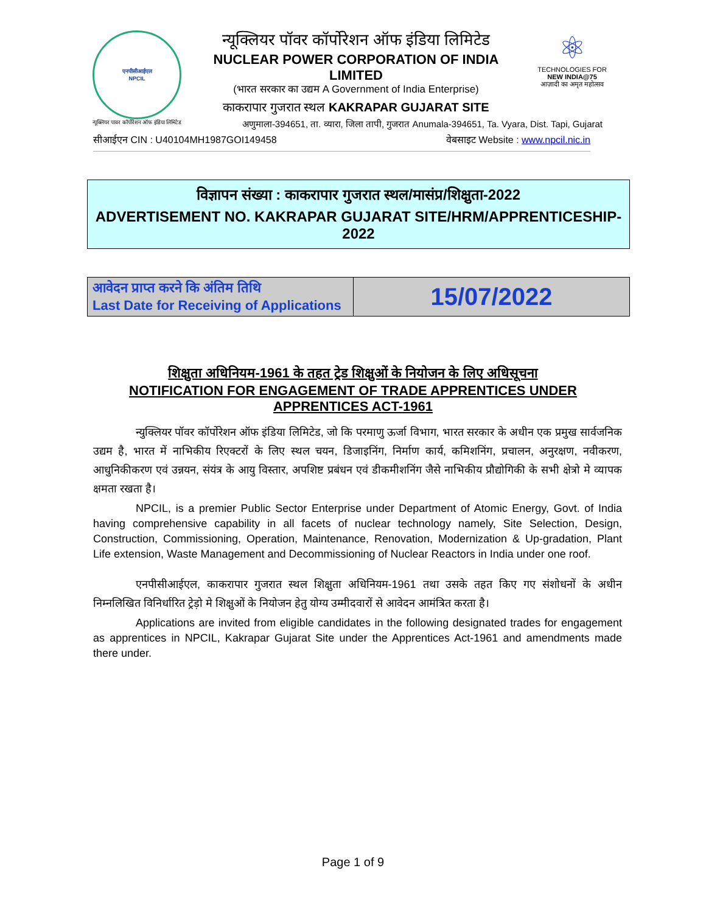एनपीसीआईएल
NPCIL
न्यूक्लियर पावर कॉर्पोरेशन ऑफ इंडिया लिमिटेड
न्यूक्लियर पॉवर कॉर्पोरेशन ऑफ इंडिया लिमिटेड
NUCLEAR POWER CORPORATION OF INDIA LIMITED
(भारत सरकार का उद्यम A Government of India Enterprise)
काकरापार गुजरात स्थल KAKRAPAR GUJARAT SITE
⚛
TECHNOLOGIES FOR
NEW INDIA@75
आज़ादी का अमृत महोत्सव
अणुमाला-394651, ता. व्यारा, जिला तापी, गुजरात Anumala-394651, Ta. Vyara, Dist. Tapi, Gujarat
सीआईएन CIN : U40104MH1987GOI149458 वेबसाइट Website : www.npcil.nic.in
विज्ञापन संख्या : काकरापार गुजरात स्थल/मासंप्र/शिक्षुता-2022
ADVERTISEMENT NO. KAKRAPAR GUJARAT SITE/HRM/APPRENTICESHIP-2022
| आवेदन प्राप्त करने कि अंतिम तिथि Last Date for Receiving of Applications | 15/07/2022 |
शिक्षुता अधिनियम-1961 के तहत ट्रेड शिक्षुओं के नियोजन के लिए अधिसूचना
NOTIFICATION FOR ENGAGEMENT OF TRADE APPRENTICES UNDER APPRENTICES ACT-1961
न्युक्लियर पॉवर कॉर्पोरेशन ऑफ इंडिया लिमिटेड, जो कि परमाणु ऊर्जा विभाग, भारत सरकार के अधीन एक प्रमुख सार्वजनिक उद्यम है, भारत में नाभिकीय रिएक्टरों के लिए स्थल चयन, डिजाइनिंग, निर्माण कार्य, कमिशनिंग, प्रचालन, अनुरक्षण, नवीकरण, आधुनिकीकरण एवं उन्नयन, संयंत्र के आयु विस्तार, अपशिष्ट प्रबंधन एवं डीकमीशनिंग जैसे नाभिकीय प्रौद्योगिकी के सभी क्षेत्रो मे व्यापक क्षमता रखता है।
NPCIL, is a premier Public Sector Enterprise under Department of Atomic Energy, Govt. of India having comprehensive capability in all facets of nuclear technology namely, Site Selection, Design, Construction, Commissioning, Operation, Maintenance, Renovation, Modernization & Up-gradation, Plant Life extension, Waste Management and Decommissioning of Nuclear Reactors in India under one roof.
एनपीसीआईएल, काकरापार गुजरात स्थल शिक्षुता अधिनियम-1961 तथा उसके तहत किए गए संशोधनों के अधीन निम्नलिखित विनिर्धारित ट्रेड़ो मे शिक्षुओं के नियोजन हेतु योग्य उम्मीदवारों से आवेदन आमंत्रित करता है।
Applications are invited from eligible candidates in the following designated trades for engagement as apprentices in NPCIL, Kakrapar Gujarat Site under the Apprentices Act-1961 and amendments made there under.
Page 1 of 9